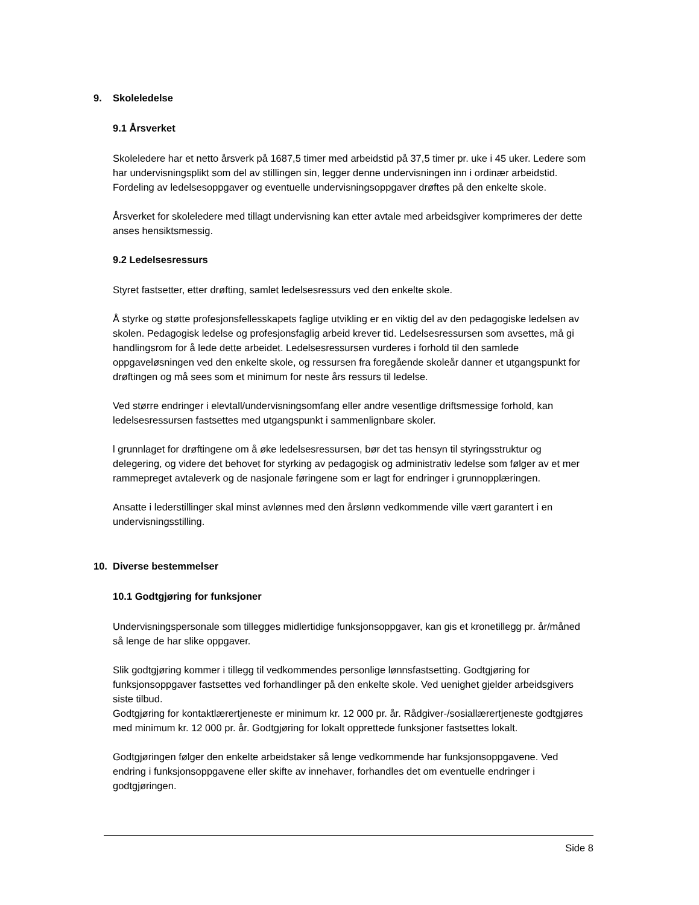9. Skoleledelse
9.1 Årsverket
Skoleledere har et netto årsverk på 1687,5 timer med arbeidstid på 37,5 timer pr. uke i 45 uker. Ledere som har undervisningsplikt som del av stillingen sin, legger denne undervisningen inn i ordinær arbeidstid. Fordeling av ledelsesoppgaver og eventuelle undervisningsoppgaver drøftes på den enkelte skole.
Årsverket for skoleledere med tillagt undervisning kan etter avtale med arbeidsgiver komprimeres der dette anses hensiktsmessig.
9.2 Ledelsesressurs
Styret fastsetter, etter drøfting, samlet ledelsesressurs ved den enkelte skole.
Å styrke og støtte profesjonsfellesskapets faglige utvikling er en viktig del av den pedagogiske ledelsen av skolen. Pedagogisk ledelse og profesjonsfaglig arbeid krever tid. Ledelsesressursen som avsettes, må gi handlingsrom for å lede dette arbeidet. Ledelsesressursen vurderes i forhold til den samlede oppgaveløsningen ved den enkelte skole, og ressursen fra foregående skoleår danner et utgangspunkt for drøftingen og må sees som et minimum for neste års ressurs til ledelse.
Ved større endringer i elevtall/undervisningsomfang eller andre vesentlige driftsmessige forhold, kan ledelsesressursen fastsettes med utgangspunkt i sammenlignbare skoler.
l grunnlaget for drøftingene om å øke ledelsesressursen, bør det tas hensyn til styringsstruktur og delegering, og videre det behovet for styrking av pedagogisk og administrativ ledelse som følger av et mer rammepreget avtaleverk og de nasjonale føringene som er lagt for endringer i grunnopplæringen.
Ansatte i lederstillinger skal minst avlønnes med den årslønn vedkommende ville vært garantert i en undervisningsstilling.
10. Diverse bestemmelser
10.1 Godtgjøring for funksjoner
Undervisningspersonale som tillegges midlertidige funksjonsoppgaver, kan gis et kronetillegg pr. år/måned så lenge de har slike oppgaver.
Slik godtgjøring kommer i tillegg til vedkommendes personlige lønnsfastsetting. Godtgjøring for funksjonsoppgaver fastsettes ved forhandlinger på den enkelte skole. Ved uenighet gjelder arbeidsgivers siste tilbud.
Godtgjøring for kontaktlærertjeneste er minimum kr. 12 000 pr. år. Rådgiver-/sosiallærertjeneste godtgjøres med minimum kr. 12 000 pr. år. Godtgjøring for lokalt opprettede funksjoner fastsettes lokalt.
Godtgjøringen følger den enkelte arbeidstaker så lenge vedkommende har funksjonsoppgavene. Ved endring i funksjonsoppgavene eller skifte av innehaver, forhandles det om eventuelle endringer i godtgjøringen.
Side 8